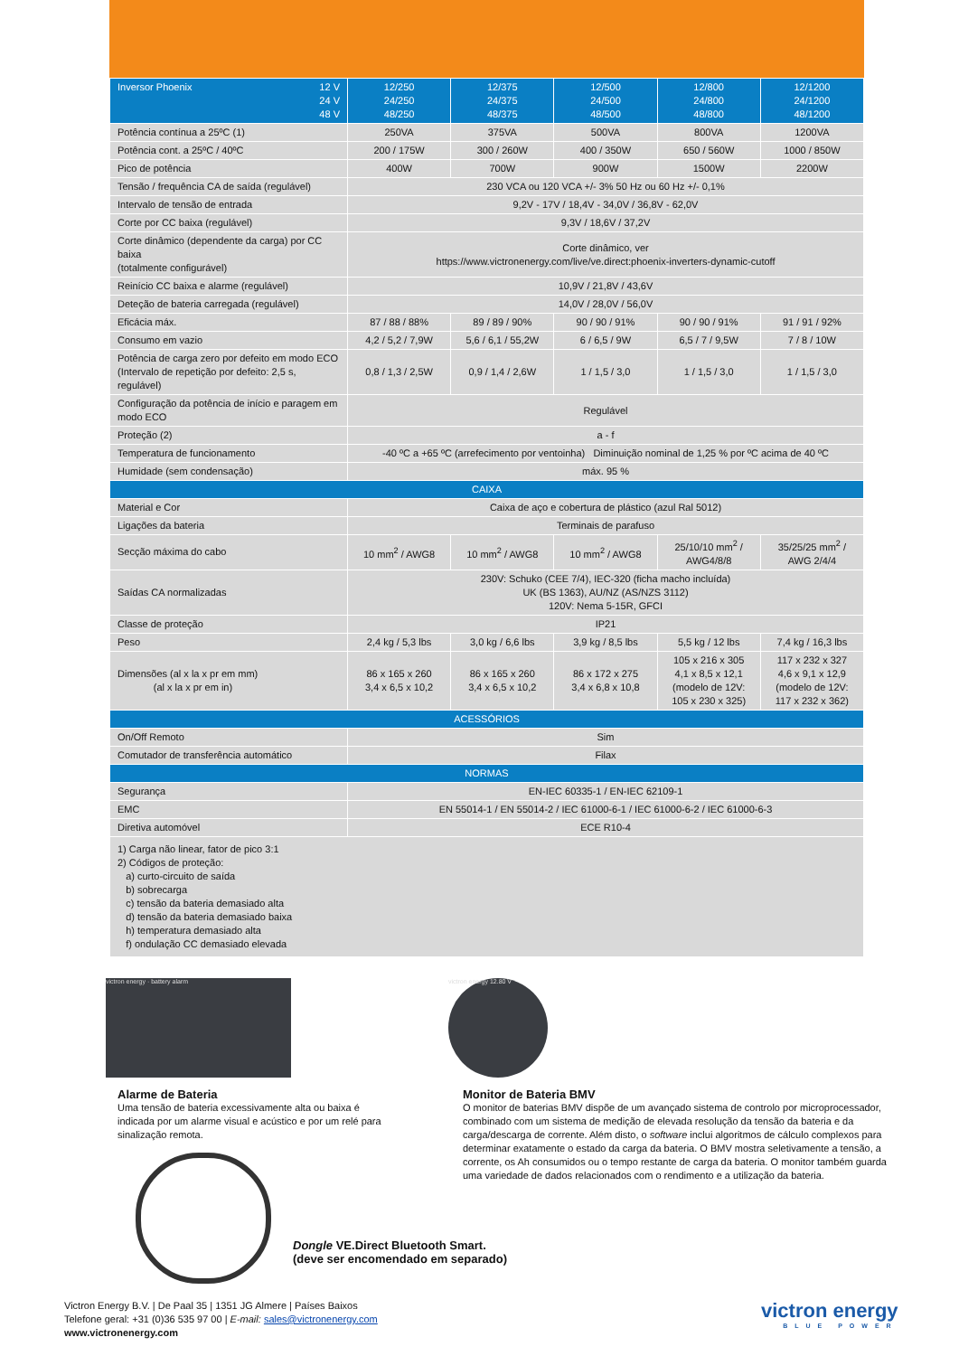| Inversor Phoenix 12 V 24 V 48 V | 12/250 24/250 48/250 | 12/375 24/375 48/375 | 12/500 24/500 48/500 | 12/800 24/800 48/800 | 12/1200 24/1200 48/1200 |
| --- | --- | --- | --- | --- | --- |
| Potência contínua a 25ºC (1) | 250VA | 375VA | 500VA | 800VA | 1200VA |
| Potência cont. a 25ºC / 40ºC | 200 / 175W | 300 / 260W | 400 / 350W | 650 / 560W | 1000 / 850W |
| Pico de potência | 400W | 700W | 900W | 1500W | 2200W |
| Tensão / frequência CA de saída (regulável) | 230 VCA ou 120 VCA +/- 3% 50 Hz ou 60 Hz +/- 0,1% | | | | |
| Intervalo de tensão de entrada | 9,2V - 17V / 18,4V - 34,0V / 36,8V - 62,0V | | | | |
| Corte por CC baixa (regulável) | 9,3V / 18,6V / 37,2V | | | | |
| Corte dinâmico (dependente da carga) por CC baixa (totalmente configurável) | Corte dinâmico, ver https://www.victronenergy.com/live/ve.direct:phoenix-inverters-dynamic-cutoff | | | | |
| Reinício CC baixa e alarme (regulável) | 10,9V / 21,8V / 43,6V | | | | |
| Deteção de bateria carregada (regulável) | 14,0V / 28,0V / 56,0V | | | | |
| Eficácia máx. | 87 / 88 / 88% | 89 / 89 / 90% | 90 / 90 / 91% | 90 / 90 / 91% | 91 / 91 / 92% |
| Consumo em vazio | 4,2 / 5,2 / 7,9W | 5,6 / 6,1 / 55,2W | 6 / 6,5 / 9W | 6,5 / 7 / 9,5W | 7 / 8 / 10W |
| Potência de carga zero por defeito em modo ECO (Intervalo de repetição por defeito: 2,5 s, regulável) | 0,8 / 1,3 / 2,5W | 0,9 / 1,4 / 2,6W | 1 / 1,5 / 3,0 | 1 / 1,5 / 3,0 | 1 / 1,5 / 3,0 |
| Configuração da potência de início e paragem em modo ECO | Regulável | | | | |
| Proteção (2) | a - f | | | | |
| Temperatura de funcionamento | -40 ºC a +65 ºC (arrefecimento por ventoinha) Diminuição nominal de 1,25 % por ºC acima de 40 ºC | | | | |
| Humidade (sem condensação) | máx. 95 % | | | | |
| CAIXA | | | | | |
| Material e Cor | Caixa de aço e cobertura de plástico (azul Ral 5012) | | | | |
| Ligações da bateria | Terminais de parafuso | | | | |
| Secção máxima do cabo | 10 mm<sup>2</sup> / AWG8 | 10 mm<sup>2</sup> / AWG8 | 10 mm<sup>2</sup> / AWG8 | 25/10/10 mm<sup>2</sup> / AWG4/8/8 | 35/25/25 mm<sup>2</sup> / AWG 2/4/4 |
| Saídas CA normalizadas | 230V: Schuko (CEE 7/4), IEC-320 (ficha macho incluída) UK (BS 1363), AU/NZ (AS/NZS 3112) 120V: Nema 5-15R, GFCI | | | | |
| Classe de proteção | IP21 | | | | |
| Peso | 2,4 kg / 5,3 lbs | 3,0 kg / 6,6 lbs | 3,9 kg / 8,5 lbs | 5,5 kg / 12 lbs | 7,4 kg / 16,3 lbs |
| Dimensões (al x la x pr em mm) (al x la x pr em in) | 86 x 165 x 260 3,4 x 6,5 x 10,2 | 86 x 165 x 260 3,4 x 6,5 x 10,2 | 86 x 172 x 275 3,4 x 6,8 x 10,8 | 105 x 216 x 305 4,1 x 8,5 x 12,1 (modelo de 12V: 105 x 230 x 325) | 117 x 232 x 327 4,6 x 9,1 x 12,9 (modelo de 12V: 117 x 232 x 362) |
| ACESSÓRIOS | | | | | |
| On/Off Remoto | Sim | | | | |
| Comutador de transferência automático | Filax | | | | |
| NORMAS | | | | | |
| Segurança | EN-IEC 60335-1 / EN-IEC 62109-1 | | | | |
| EMC | EN 55014-1 / EN 55014-2 / IEC 61000-6-1 / IEC 61000-6-2 / IEC 61000-6-3 | | | | |
| Diretiva automóvel | ECE R10-4 | | | | |
| 1) Carga não linear, fator de pico 3:1 2) Códigos de proteção: a) curto-circuito de saída b) sobrecarga c) tensão da bateria demasiado alta d) tensão da bateria demasiado baixa h) temperatura demasiado alta f) ondulação CC demasiado elevada | | | | | |
victron energy · battery alarm victron energy 12.80 V
Alarme de Bateria
Uma tensão de bateria excessivamente alta ou baixa é indicada por um alarme visual e acústico e por um relé para sinalização remota.
Monitor de Bateria BMV
O monitor de baterias BMV dispõe de um avançado sistema de controlo por microprocessador, combinado com um sistema de medição de elevada resolução da tensão da bateria e da carga/descarga de corrente. Além disto, o software inclui algoritmos de cálculo complexos para determinar exatamente o estado da carga da bateria. O BMV mostra seletivamente a tensão, a corrente, os Ah consumidos ou o tempo restante de carga da bateria. O monitor também guarda uma variedade de dados relacionados com o rendimento e a utilização da bateria.
Dongle VE.Direct Bluetooth Smart.
(deve ser encomendado em separado)
Victron Energy B.V. | De Paal 35 | 1351 JG Almere | Países Baixos
Telefone geral: +31 (0)36 535 97 00 | E-mail: sales@victronenergy.com
www.victronenergy.com
victron energy
BLUE POWER